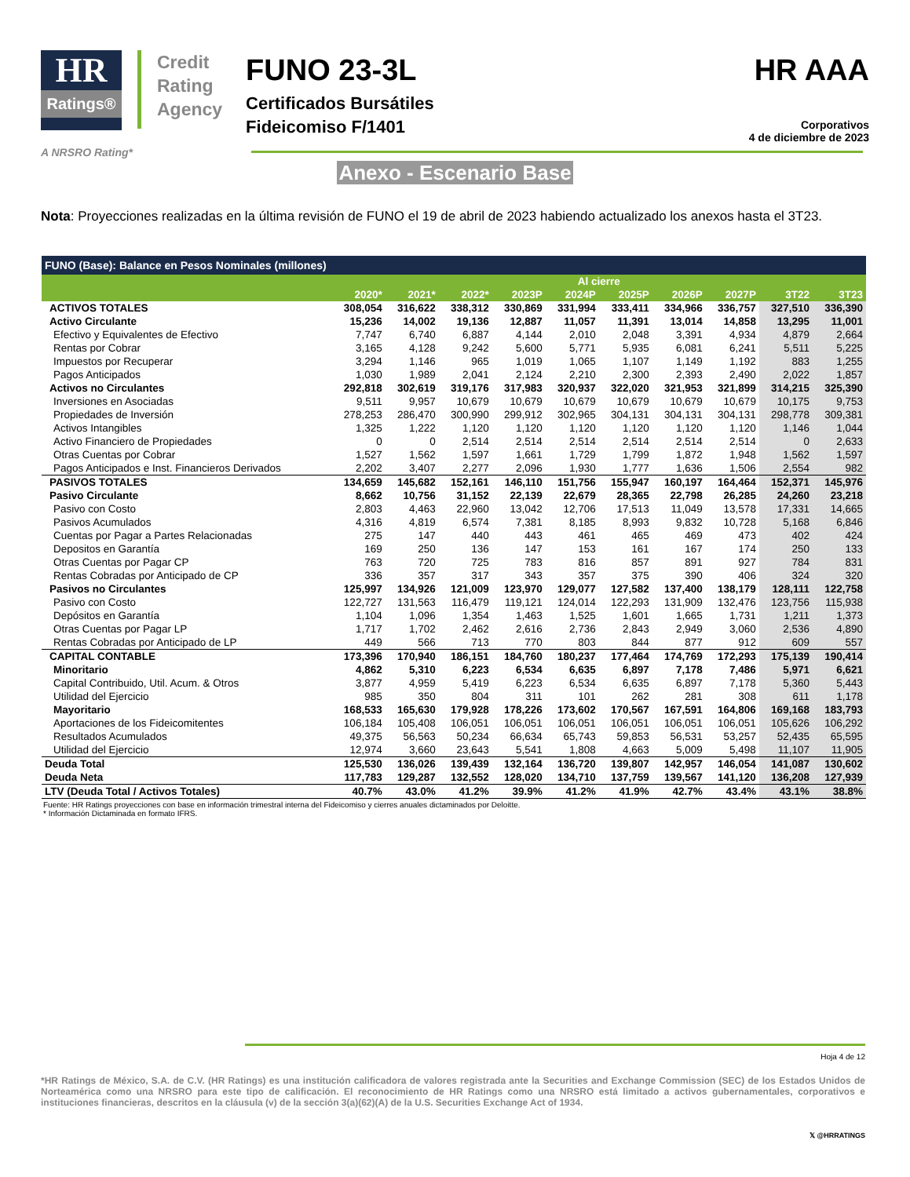HR
Ratings®
Credit
Rating
Agency
FUNO 23-3L
Certificados Bursátiles
Fideicomiso F/1401
HR AAA
Corporativos
4 de diciembre de 2023
A NRSRO Rating*
Anexo - Escenario Base
Nota: Proyecciones realizadas en la última revisión de FUNO el 19 de abril de 2023 habiendo actualizado los anexos hasta el 3T23.
| FUNO (Base): Balance en Pesos Nominales (millones) | | | | | | | | | | |
| --- | --- | --- | --- | --- | --- | --- | --- | --- | --- | --- |
| | Al cierre | | | | | | | | | |
| | 2020* | 2021* | 2022* | 2023P | 2024P | 2025P | 2026P | 2027P | 3T22 | 3T23 |
| ACTIVOS TOTALES | 308,054 | 316,622 | 338,312 | 330,869 | 331,994 | 333,411 | 334,966 | 336,757 | 327,510 | 336,390 |
| Activo Circulante | 15,236 | 14,002 | 19,136 | 12,887 | 11,057 | 11,391 | 13,014 | 14,858 | 13,295 | 11,001 |
| Efectivo y Equivalentes de Efectivo | 7,747 | 6,740 | 6,887 | 4,144 | 2,010 | 2,048 | 3,391 | 4,934 | 4,879 | 2,664 |
| Rentas por Cobrar | 3,165 | 4,128 | 9,242 | 5,600 | 5,771 | 5,935 | 6,081 | 6,241 | 5,511 | 5,225 |
| Impuestos por Recuperar | 3,294 | 1,146 | 965 | 1,019 | 1,065 | 1,107 | 1,149 | 1,192 | 883 | 1,255 |
| Pagos Anticipados | 1,030 | 1,989 | 2,041 | 2,124 | 2,210 | 2,300 | 2,393 | 2,490 | 2,022 | 1,857 |
| Activos no Circulantes | 292,818 | 302,619 | 319,176 | 317,983 | 320,937 | 322,020 | 321,953 | 321,899 | 314,215 | 325,390 |
| Inversiones en Asociadas | 9,511 | 9,957 | 10,679 | 10,679 | 10,679 | 10,679 | 10,679 | 10,679 | 10,175 | 9,753 |
| Propiedades de Inversión | 278,253 | 286,470 | 300,990 | 299,912 | 302,965 | 304,131 | 304,131 | 304,131 | 298,778 | 309,381 |
| Activos Intangibles | 1,325 | 1,222 | 1,120 | 1,120 | 1,120 | 1,120 | 1,120 | 1,120 | 1,146 | 1,044 |
| Activo Financiero de Propiedades | 0 | 0 | 2,514 | 2,514 | 2,514 | 2,514 | 2,514 | 2,514 | 0 | 2,633 |
| Otras Cuentas por Cobrar | 1,527 | 1,562 | 1,597 | 1,661 | 1,729 | 1,799 | 1,872 | 1,948 | 1,562 | 1,597 |
| Pagos Anticipados e Inst. Financieros Derivados | 2,202 | 3,407 | 2,277 | 2,096 | 1,930 | 1,777 | 1,636 | 1,506 | 2,554 | 982 |
| PASIVOS TOTALES | 134,659 | 145,682 | 152,161 | 146,110 | 151,756 | 155,947 | 160,197 | 164,464 | 152,371 | 145,976 |
| Pasivo Circulante | 8,662 | 10,756 | 31,152 | 22,139 | 22,679 | 28,365 | 22,798 | 26,285 | 24,260 | 23,218 |
| Pasivo con Costo | 2,803 | 4,463 | 22,960 | 13,042 | 12,706 | 17,513 | 11,049 | 13,578 | 17,331 | 14,665 |
| Pasivos Acumulados | 4,316 | 4,819 | 6,574 | 7,381 | 8,185 | 8,993 | 9,832 | 10,728 | 5,168 | 6,846 |
| Cuentas por Pagar a Partes Relacionadas | 275 | 147 | 440 | 443 | 461 | 465 | 469 | 473 | 402 | 424 |
| Depositos en Garantía | 169 | 250 | 136 | 147 | 153 | 161 | 167 | 174 | 250 | 133 |
| Otras Cuentas por Pagar CP | 763 | 720 | 725 | 783 | 816 | 857 | 891 | 927 | 784 | 831 |
| Rentas Cobradas por Anticipado de CP | 336 | 357 | 317 | 343 | 357 | 375 | 390 | 406 | 324 | 320 |
| Pasivos no Circulantes | 125,997 | 134,926 | 121,009 | 123,970 | 129,077 | 127,582 | 137,400 | 138,179 | 128,111 | 122,758 |
| Pasivo con Costo | 122,727 | 131,563 | 116,479 | 119,121 | 124,014 | 122,293 | 131,909 | 132,476 | 123,756 | 115,938 |
| Depósitos en Garantía | 1,104 | 1,096 | 1,354 | 1,463 | 1,525 | 1,601 | 1,665 | 1,731 | 1,211 | 1,373 |
| Otras Cuentas por Pagar LP | 1,717 | 1,702 | 2,462 | 2,616 | 2,736 | 2,843 | 2,949 | 3,060 | 2,536 | 4,890 |
| Rentas Cobradas por Anticipado de LP | 449 | 566 | 713 | 770 | 803 | 844 | 877 | 912 | 609 | 557 |
| CAPITAL CONTABLE | 173,396 | 170,940 | 186,151 | 184,760 | 180,237 | 177,464 | 174,769 | 172,293 | 175,139 | 190,414 |
| Minoritario | 4,862 | 5,310 | 6,223 | 6,534 | 6,635 | 6,897 | 7,178 | 7,486 | 5,971 | 6,621 |
| Capital Contribuido, Util. Acum. & Otros | 3,877 | 4,959 | 5,419 | 6,223 | 6,534 | 6,635 | 6,897 | 7,178 | 5,360 | 5,443 |
| Utilidad del Ejercicio | 985 | 350 | 804 | 311 | 101 | 262 | 281 | 308 | 611 | 1,178 |
| Mayoritario | 168,533 | 165,630 | 179,928 | 178,226 | 173,602 | 170,567 | 167,591 | 164,806 | 169,168 | 183,793 |
| Aportaciones de los Fideicomitentes | 106,184 | 105,408 | 106,051 | 106,051 | 106,051 | 106,051 | 106,051 | 106,051 | 105,626 | 106,292 |
| Resultados Acumulados | 49,375 | 56,563 | 50,234 | 66,634 | 65,743 | 59,853 | 56,531 | 53,257 | 52,435 | 65,595 |
| Utilidad del Ejercicio | 12,974 | 3,660 | 23,643 | 5,541 | 1,808 | 4,663 | 5,009 | 5,498 | 11,107 | 11,905 |
| Deuda Total | 125,530 | 136,026 | 139,439 | 132,164 | 136,720 | 139,807 | 142,957 | 146,054 | 141,087 | 130,602 |
| Deuda Neta | 117,783 | 129,287 | 132,552 | 128,020 | 134,710 | 137,759 | 139,567 | 141,120 | 136,208 | 127,939 |
| LTV (Deuda Total / Activos Totales) | 40.7% | 43.0% | 41.2% | 39.9% | 41.2% | 41.9% | 42.7% | 43.4% | 43.1% | 38.8% |
Fuente: HR Ratings proyecciones con base en información trimestral interna del Fideicomiso y cierres anuales dictaminados por Deloitte.
* Información Dictaminada en formato IFRS.
Hoja 4 de 12
*HR Ratings de México, S.A. de C.V. (HR Ratings) es una institución calificadora de valores registrada ante la Securities and Exchange Commission (SEC) de los Estados Unidos de Norteamérica como una NRSRO para este tipo de calificación. El reconocimiento de HR Ratings como una NRSRO está limitado a activos gubernamentales, corporativos e instituciones financieras, descritos en la cláusula (v) de la sección 3(a)(62)(A) de la U.S. Securities Exchange Act of 1934.
𝕏 @HRRATINGS